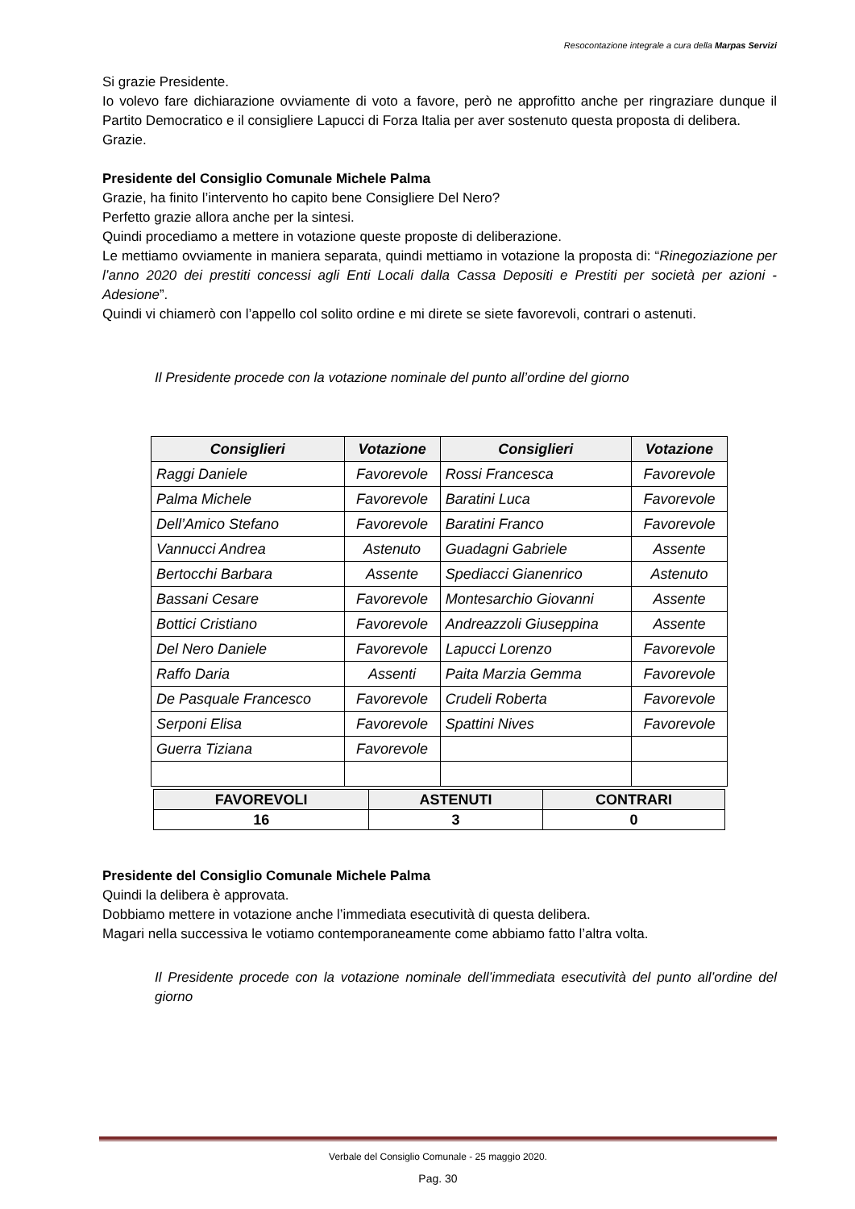Resocontazione integrale a cura della Marpas Servizi
Si grazie Presidente.
Io volevo fare dichiarazione ovviamente di voto a favore, però ne approfitto anche per ringraziare dunque il Partito Democratico e il consigliere Lapucci di Forza Italia per aver sostenuto questa proposta di delibera.
Grazie.
Presidente del Consiglio Comunale Michele Palma
Grazie, ha finito l’intervento ho capito bene Consigliere Del Nero?
Perfetto grazie allora anche per la sintesi.
Quindi procediamo a mettere in votazione queste proposte di deliberazione.
Le mettiamo ovviamente in maniera separata, quindi mettiamo in votazione la proposta di: “Rinegoziazione per l’anno 2020 dei prestiti concessi agli Enti Locali dalla Cassa Depositi e Prestiti per società per azioni - Adesione”.
Quindi vi chiamerò con l’appello col solito ordine e mi direte se siete favorevoli, contrari o astenuti.
Il Presidente procede con la votazione nominale del punto all’ordine del giorno
| Consiglieri | Votazione | Consiglieri | Votazione |
| --- | --- | --- | --- |
| Raggi Daniele | Favorevole | Rossi Francesca | Favorevole |
| Palma Michele | Favorevole | Baratini Luca | Favorevole |
| Dell’Amico Stefano | Favorevole | Baratini Franco | Favorevole |
| Vannucci Andrea | Astenuto | Guadagni Gabriele | Assente |
| Bertocchi Barbara | Assente | Spediacci Gianenrico | Astenuto |
| Bassani Cesare | Favorevole | Montesarchio Giovanni | Assente |
| Bottici Cristiano | Favorevole | Andreazzoli Giuseppina | Assente |
| Del Nero Daniele | Favorevole | Lapucci Lorenzo | Favorevole |
| Raffo Daria | Assenti | Paita Marzia Gemma | Favorevole |
| De Pasquale Francesco | Favorevole | Crudeli Roberta | Favorevole |
| Serponi Elisa | Favorevole | Spattini Nives | Favorevole |
| Guerra Tiziana | Favorevole | | |
| FAVOREVOLI | ASTENUTI | CONTRARI |
| --- | --- | --- |
| 16 | 3 | 0 |
Presidente del Consiglio Comunale Michele Palma
Quindi la delibera è approvata.
Dobbiamo mettere in votazione anche l’immediata esecutività di questa delibera.
Magari nella successiva le votiamo contemporaneamente come abbiamo fatto l’altra volta.
Il Presidente procede con la votazione nominale dell’immediata esecutività del punto all’ordine del giorno
Verbale del Consiglio Comunale - 25 maggio 2020.
Pag. 30